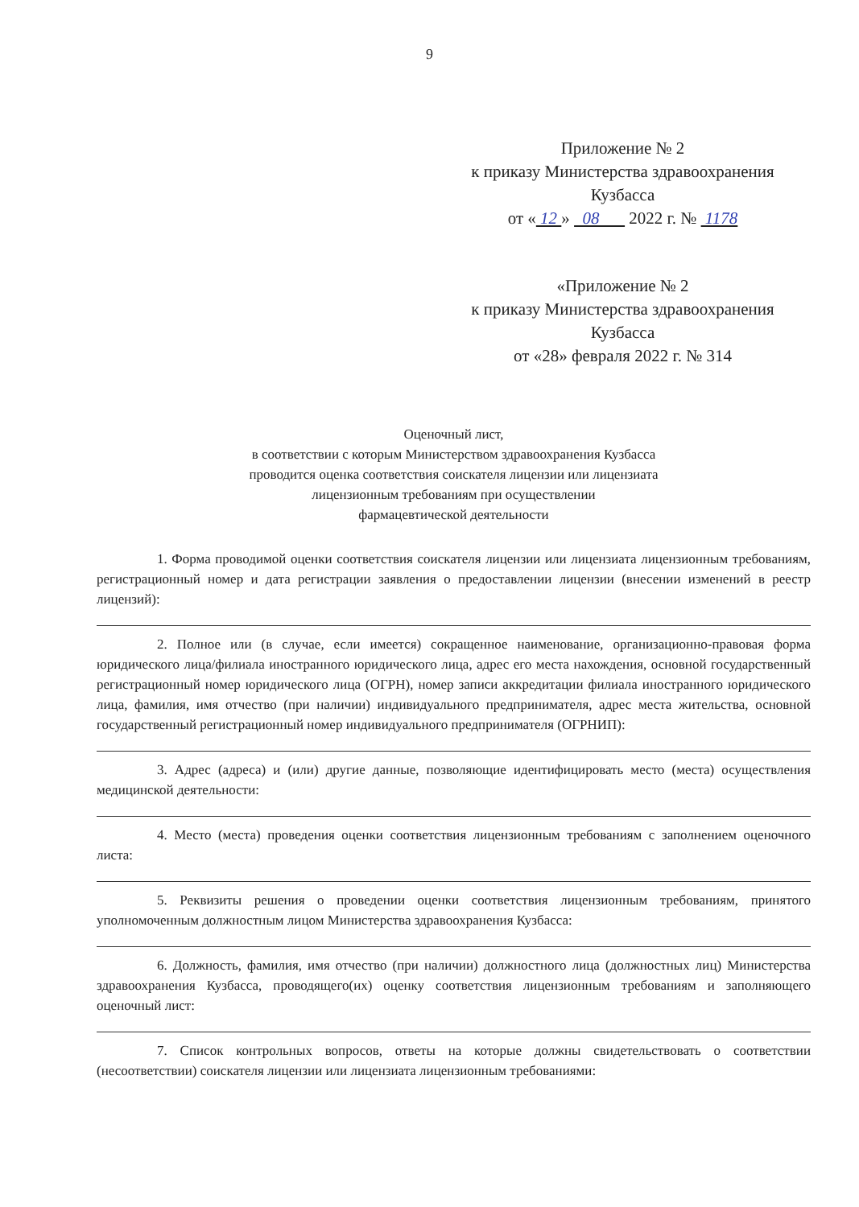9
Приложение № 2
к приказу Министерства здравоохранения
Кузбасса
от « 12 » 08 2022 г. № 1178
«Приложение № 2
к приказу Министерства здравоохранения
Кузбасса
от «28» февраля 2022 г. № 314
Оценочный лист,
в соответствии с которым Министерством здравоохранения Кузбасса
проводится оценка соответствия соискателя лицензии или лицензиата
лицензионным требованиям при осуществлении
фармацевтической деятельности
1. Форма проводимой оценки соответствия соискателя лицензии или лицензиата лицензионным требованиям, регистрационный номер и дата регистрации заявления о предоставлении лицензии (внесении изменений в реестр лицензий):
2. Полное или (в случае, если имеется) сокращенное наименование, организационно-правовая форма юридического лица/филиала иностранного юридического лица, адрес его места нахождения, основной государственный регистрационный номер юридического лица (ОГРН), номер записи аккредитации филиала иностранного юридического лица, фамилия, имя отчество (при наличии) индивидуального предпринимателя, адрес места жительства, основной государственный регистрационный номер индивидуального предпринимателя (ОГРНИП):
3. Адрес (адреса) и (или) другие данные, позволяющие идентифицировать место (места) осуществления медицинской деятельности:
4. Место (места) проведения оценки соответствия лицензионным требованиям с заполнением оценочного листа:
5. Реквизиты решения о проведении оценки соответствия лицензионным требованиям, принятого уполномоченным должностным лицом Министерства здравоохранения Кузбасса:
6. Должность, фамилия, имя отчество (при наличии) должностного лица (должностных лиц) Министерства здравоохранения Кузбасса, проводящего(их) оценку соответствия лицензионным требованиям и заполняющего оценочный лист:
7. Список контрольных вопросов, ответы на которые должны свидетельствовать о соответствии (несоответствии) соискателя лицензии или лицензиата лицензионным требованиями: